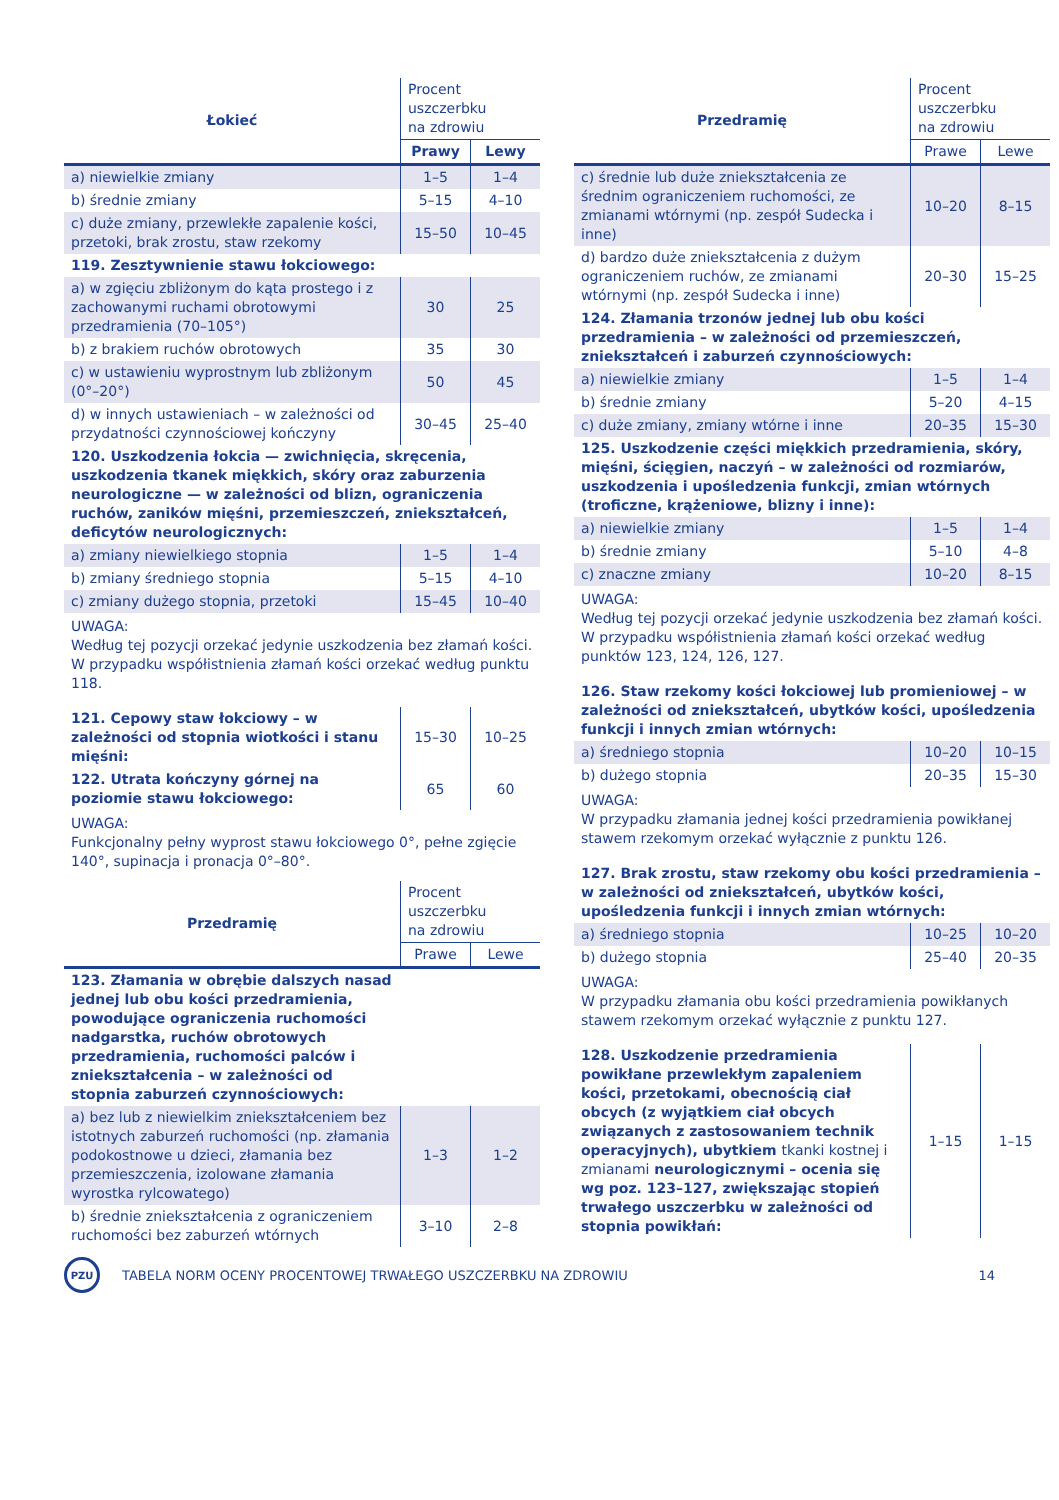| Łokieć | Procent uszczerbku na zdrowiu | |
| --- | --- | --- |
| | Prawy | Lewy |
| a) niewielkie zmiany | 1–5 | 1–4 |
| b) średnie zmiany | 5–15 | 4–10 |
| c) duże zmiany, przewlekłe zapalenie kości, przetoki, brak zrostu, staw rzekomy | 15–50 | 10–45 |
| 119. Zesztywnienie stawu łokciowego: | | |
| a) w zgięciu zbliżonym do kąta prostego i z zachowanymi ruchami obrotowymi przedramienia (70–105°) | 30 | 25 |
| b) z brakiem ruchów obrotowych | 35 | 30 |
| c) w ustawieniu wyprostnym lub zbliżonym (0°–20°) | 50 | 45 |
| d) w innych ustawieniach – w zależności od przydatności czynnościowej kończyny | 30–45 | 25–40 |
| 120. Uszkodzenia łokcia — zwichnięcia, skręcenia, uszkodzenia tkanek miękkich, skóry oraz zaburzenia neurologiczne — w zależności od blizn, ograniczenia ruchów, zaników mięśni, przemieszczeń, zniekształceń, deficytów neurologicznych: | | |
| a) zmiany niewielkiego stopnia | 1–5 | 1–4 |
| b) zmiany średniego stopnia | 5–15 | 4–10 |
| c) zmiany dużego stopnia, przetoki | 15–45 | 10–40 |
UWAGA:
Według tej pozycji orzekać jedynie uszkodzenia bez złamań kości. W przypadku współistnienia złamań kości orzekać według punktu 118.
| 121. Cepowy staw łokciowy – w zależności od stopnia wiotkości i stanu mięśni: | 15–30 | 10–25 |
| 122. Utrata kończyny górnej na poziomie stawu łokciowego: | 65 | 60 |
UWAGA:
Funkcjonalny pełny wyprost stawu łokciowego 0°, pełne zgięcie 140°, supinacja i pronacja 0°–80°.
| Przedramię | Procent uszczerbku na zdrowiu | |
| --- | --- | --- |
| | Prawe | Lewe |
| 123. Złamania w obrębie dalszych nasad jednej lub obu kości przedramienia, powodujące ograniczenia ruchomości nadgarstka, ruchów obrotowych przedramienia, ruchomości palców i zniekształcenia – w zależności od stopnia zaburzeń czynnościowych: | | |
| a) bez lub z niewielkim zniekształceniem bez istotnych zaburzeń ruchomości (np. złamania podokostnowe u dzieci, złamania bez przemieszczenia, izolowane złamania wyrostka rylcowatego) | 1–3 | 1–2 |
| b) średnie zniekształcenia z ograniczeniem ruchomości bez zaburzeń wtórnych | 3–10 | 2–8 |
| Przedramię | Procent uszczerbku na zdrowiu | |
| --- | --- | --- |
| | Prawe | Lewe |
| c) średnie lub duże zniekształcenia ze średnim ograniczeniem ruchomości, ze zmianami wtórnymi (np. zespół Sudecka i inne) | 10–20 | 8–15 |
| d) bardzo duże zniekształcenia z dużym ograniczeniem ruchów, ze zmianami wtórnymi (np. zespół Sudecka i inne) | 20–30 | 15–25 |
| 124. Złamania trzonów jednej lub obu kości przedramienia – w zależności od przemieszczeń, zniekształceń i zaburzeń czynnościowych: | | |
| a) niewielkie zmiany | 1–5 | 1–4 |
| b) średnie zmiany | 5–20 | 4–15 |
| c) duże zmiany, zmiany wtórne i inne | 20–35 | 15–30 |
| 125. Uszkodzenie części miękkich przedramienia, skóry, mięśni, ścięgien, naczyń – w zależności od rozmiarów, uszkodzenia i upośledzenia funkcji, zmian wtórnych (troficzne, krążeniowe, blizny i inne): | | |
| a) niewielkie zmiany | 1–5 | 1–4 |
| b) średnie zmiany | 5–10 | 4–8 |
| c) znaczne zmiany | 10–20 | 8–15 |
UWAGA:
Według tej pozycji orzekać jedynie uszkodzenia bez złamań kości. W przypadku współistnienia złamań kości orzekać według punktów 123, 124, 126, 127.
| 126. Staw rzekomy kości łokciowej lub promieniowej – w zależności od zniekształceń, ubytków kości, upośledzenia funkcji i innych zmian wtórnych: | | |
| a) średniego stopnia | 10–20 | 10–15 |
| b) dużego stopnia | 20–35 | 15–30 |
UWAGA:
W przypadku złamania jednej kości przedramienia powikłanej stawem rzekomym orzekać wyłącznie z punktu 126.
| 127. Brak zrostu, staw rzekomy obu kości przedramienia – w zależności od zniekształceń, ubytków kości, upośledzenia funkcji i innych zmian wtórnych: | | |
| a) średniego stopnia | 10–25 | 10–20 |
| b) dużego stopnia | 25–40 | 20–35 |
UWAGA:
W przypadku złamania obu kości przedramienia powikłanych stawem rzekomym orzekać wyłącznie z punktu 127.
| 128. Uszkodzenie przedramienia powikłane przewlekłym zapaleniem kości, przetokami, obecnością ciał obcych (z wyjątkiem ciał obcych związanych z zastosowaniem technik operacyjnych), ubytkiem tkanki kostnej i zmianami neurologicznymi – ocenia się wg poz. 123–127, zwiększając stopień trwałego uszczerbku w zależności od stopnia powikłań: | 1–15 | 1–15 |
PZU
TABELA NORM OCENY PROCENTOWEJ TRWAŁEGO USZCZERBKU NA ZDROWIU
14